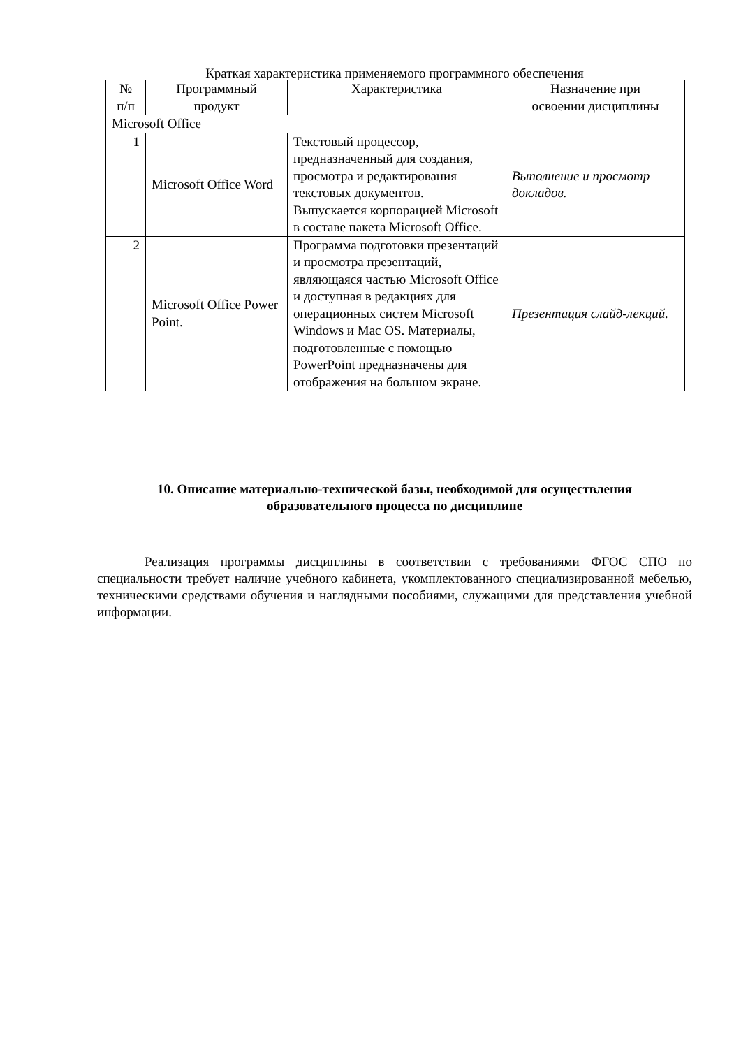Краткая характеристика применяемого программного обеспечения
| № п/п | Программный продукт | Характеристика | Назначение при освоении дисциплины |
| --- | --- | --- | --- |
| Microsoft Office | | | |
| 1 | Microsoft Office Word | Текстовый процессор, предназначенный для создания, просмотра и редактирования текстовых документов. Выпускается корпорацией Microsoft в составе пакета Microsoft Office. | Выполнение и просмотр докладов. |
| 2 | Microsoft Office Power Point. | Программа подготовки презентаций и просмотра презентаций, являющаяся частью Microsoft Office и доступная в редакциях для операционных систем Microsoft Windows и Mac OS. Материалы, подготовленные с помощью PowerPoint предназначены для отображения на большом экране. | Презентация слайд-лекций. |
10. Описание материально-технической базы, необходимой для осуществления образовательного процесса по дисциплине
Реализация программы дисциплины в соответствии с требованиями ФГОС СПО по специальности требует наличие учебного кабинета, укомплектованного специализированной мебелью, техническими средствами обучения и наглядными пособиями, служащими для представления учебной информации.